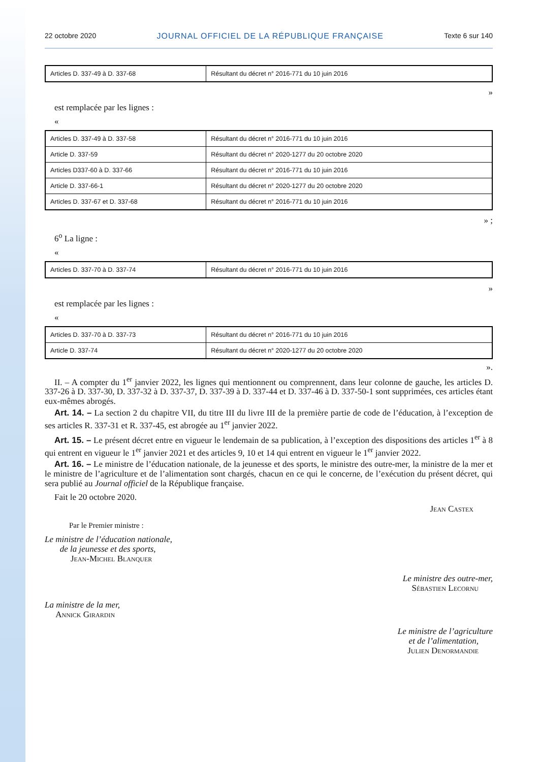22 octobre 2020 JOURNAL OFFICIEL DE LA RÉPUBLIQUE FRANÇAISE Texte 6 sur 140
| Articles D. 337-49 à D. 337-68 | Résultant du décret n° 2016-771 du 10 juin 2016 |
»
est remplacée par les lignes :
«
| Articles D. 337-49 à D. 337-58 | Résultant du décret n° 2016-771 du 10 juin 2016 |
| Article D. 337-59 | Résultant du décret n° 2020-1277 du 20 octobre 2020 |
| Articles D337-60 à D. 337-66 | Résultant du décret n° 2016-771 du 10 juin 2016 |
| Article D. 337-66-1 | Résultant du décret n° 2020-1277 du 20 octobre 2020 |
| Articles D. 337-67 et D. 337-68 | Résultant du décret n° 2016-771 du 10 juin 2016 |
» ;
6<sup>o</sup> La ligne :
«
| Articles D. 337-70 à D. 337-74 | Résultant du décret n° 2016-771 du 10 juin 2016 |
»
est remplacée par les lignes :
«
| Articles D. 337-70 à D. 337-73 | Résultant du décret n° 2016-771 du 10 juin 2016 |
| Article D. 337-74 | Résultant du décret n° 2020-1277 du 20 octobre 2020 |
».
II. – A compter du 1<sup>er</sup> janvier 2022, les lignes qui mentionnent ou comprennent, dans leur colonne de gauche, les articles D. 337-26 à D. 337-30, D. 337-32 à D. 337-37, D. 337-39 à D. 337-44 et D. 337-46 à D. 337-50-1 sont supprimées, ces articles étant eux-mêmes abrogés.
Art. 14. – La section 2 du chapitre VII, du titre III du livre III de la première partie de code de l’éducation, à l’exception de ses articles R. 337-31 et R. 337-45, est abrogée au 1<sup>er</sup> janvier 2022.
Art. 15. – Le présent décret entre en vigueur le lendemain de sa publication, à l’exception des dispositions des articles 1<sup>er</sup> à 8 qui entrent en vigueur le 1<sup>er</sup> janvier 2021 et des articles 9, 10 et 14 qui entrent en vigueur le 1<sup>er</sup> janvier 2022.
Art. 16. – Le ministre de l’éducation nationale, de la jeunesse et des sports, le ministre des outre-mer, la ministre de la mer et le ministre de l’agriculture et de l’alimentation sont chargés, chacun en ce qui le concerne, de l’exécution du présent décret, qui sera publié au Journal officiel de la République française.
Fait le 20 octobre 2020.
Jean Castex
Par le Premier ministre :
Le ministre de l’éducation nationale,
de la jeunesse et des sports,
Jean-Michel Blanquer
Le ministre des outre-mer,
Sébastien Lecornu
La ministre de la mer,
Annick Girardin
Le ministre de l’agriculture
et de l’alimentation,
Julien Denormandie